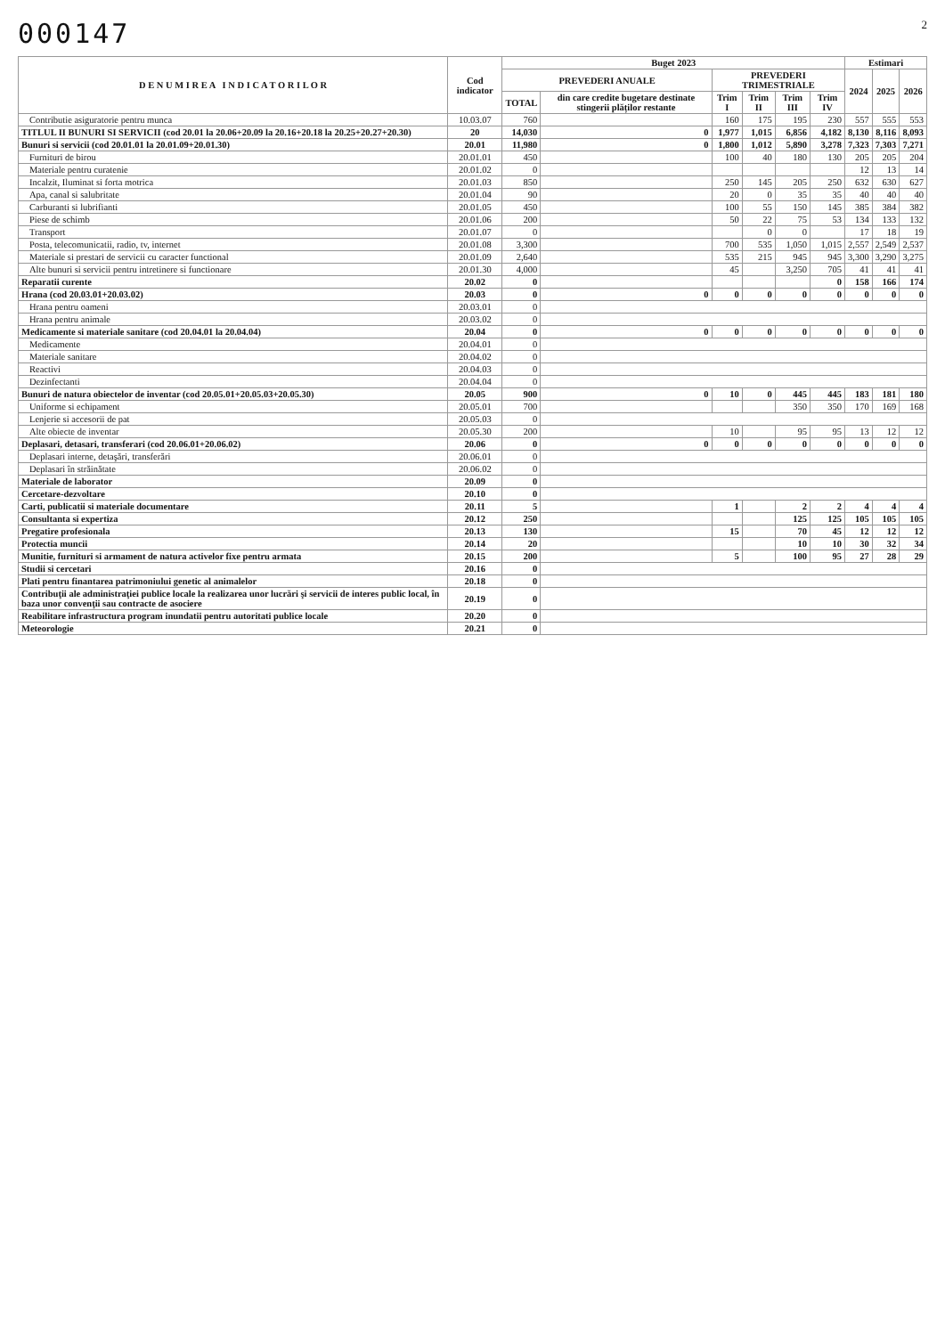000147 2
| D E N U M I R E A I N D I C A T O R I L O R | Cod indicator | Buget 2023 | | | | | | Estimari | | |
| --- | --- | --- | --- | --- | --- | --- | --- | --- | --- | --- |
| | | PREVEDERI ANUALE | | PREVEDERI TRIMESTRIALE | | | | 2024 | 2025 | 2026 |
| | | TOTAL | din care credite bugetare destinate stingerii plăților restante | Trim I | Trim II | Trim III | Trim IV | | | |
| Contributie asiguratorie pentru munca | 10.03.07 | 760 | | 160 | 175 | 195 | 230 | 557 | 555 | 553 |
| TITLUL II BUNURI SI SERVICII (cod 20.01 la 20.06+20.09 la 20.16+20.18 la 20.25+20.27+20.30) | 20 | 14,030 | 0 | 1,977 | 1,015 | 6,856 | 4,182 | 8,130 | 8,116 | 8,093 |
| Bunuri si servicii (cod 20.01.01 la 20.01.09+20.01.30) | 20.01 | 11,980 | 0 | 1,800 | 1,012 | 5,890 | 3,278 | 7,323 | 7,303 | 7,271 |
| Furnituri de birou | 20.01.01 | 450 | | 100 | 40 | 180 | 130 | 205 | 205 | 204 |
| Materiale pentru curatenie | 20.01.02 | 0 | | | | | | 12 | 13 | 14 |
| Incalzit, Iluminat si forta motrica | 20.01.03 | 850 | | 250 | 145 | 205 | 250 | 632 | 630 | 627 |
| Apa, canal si salubritate | 20.01.04 | 90 | | 20 | 0 | 35 | 35 | 40 | 40 | 40 |
| Carburanti si lubrifianti | 20.01.05 | 450 | | 100 | 55 | 150 | 145 | 385 | 384 | 382 |
| Piese de schimb | 20.01.06 | 200 | | 50 | 22 | 75 | 53 | 134 | 133 | 132 |
| Transport | 20.01.07 | 0 | | | 0 | 0 | | 17 | 18 | 19 |
| Posta, telecomunicatii, radio, tv, internet | 20.01.08 | 3,300 | | 700 | 535 | 1,050 | 1,015 | 2,557 | 2,549 | 2,537 |
| Materiale si prestari de servicii cu caracter functional | 20.01.09 | 2,640 | | 535 | 215 | 945 | 945 | 3,300 | 3,290 | 3,275 |
| Alte bunuri si servicii pentru intretinere si functionare | 20.01.30 | 4,000 | | 45 | | 3,250 | 705 | 41 | 41 | 41 |
| Reparatii curente | 20.02 | 0 | | | | | 0 | 158 | 166 | 174 |
| Hrana (cod 20.03.01+20.03.02) | 20.03 | 0 | 0 | 0 | 0 | 0 | 0 | 0 | 0 | 0 |
| Hrana pentru oameni | 20.03.01 | 0 | | | | | | | | |
| Hrana pentru animale | 20.03.02 | 0 | | | | | | | | |
| Medicamente si materiale sanitare (cod 20.04.01 la 20.04.04) | 20.04 | 0 | 0 | 0 | 0 | 0 | 0 | 0 | 0 | 0 |
| Medicamente | 20.04.01 | 0 | | | | | | | | |
| Materiale sanitare | 20.04.02 | 0 | | | | | | | | |
| Reactivi | 20.04.03 | 0 | | | | | | | | |
| Dezinfectanti | 20.04.04 | 0 | | | | | | | | |
| Bunuri de natura obiectelor de inventar (cod 20.05.01+20.05.03+20.05.30) | 20.05 | 900 | 0 | 10 | 0 | 445 | 445 | 183 | 181 | 180 |
| Uniforme si echipament | 20.05.01 | 700 | | | | 350 | 350 | 170 | 169 | 168 |
| Lenjerie si accesorii de pat | 20.05.03 | 0 | | | | | | | | |
| Alte obiecte de inventar | 20.05.30 | 200 | | 10 | | 95 | 95 | 13 | 12 | 12 |
| Deplasari, detasari, transferari (cod 20.06.01+20.06.02) | 20.06 | 0 | 0 | 0 | 0 | 0 | 0 | 0 | 0 | 0 |
| Deplasari interne, detaşări, transferări | 20.06.01 | 0 | | | | | | | | |
| Deplasari în străinătate | 20.06.02 | 0 | | | | | | | | |
| Materiale de laborator | 20.09 | 0 | | | | | | | | |
| Cercetare-dezvoltare | 20.10 | 0 | | | | | | | | |
| Carti, publicatii si materiale documentare | 20.11 | 5 | | 1 | | 2 | 2 | 4 | 4 | 4 |
| Consultanta si expertiza | 20.12 | 250 | | | | 125 | 125 | 105 | 105 | 105 |
| Pregatire profesionala | 20.13 | 130 | | 15 | | 70 | 45 | 12 | 12 | 12 |
| Protectia muncii | 20.14 | 20 | | | | 10 | 10 | 30 | 32 | 34 |
| Munitie, furnituri si armament de natura activelor fixe pentru armata | 20.15 | 200 | | 5 | | 100 | 95 | 27 | 28 | 29 |
| Studii si cercetari | 20.16 | 0 | | | | | | | | |
| Plati pentru finantarea patrimoniului genetic al animalelor | 20.18 | 0 | | | | | | | | |
| Contribuţii ale administraţiei publice locale la realizarea unor lucrări şi servicii de interes public local, în baza unor convenţii sau contracte de asociere | 20.19 | 0 | | | | | | | | |
| Reabilitare infrastructura program inundatii pentru autoritati publice locale | 20.20 | 0 | | | | | | | | |
| Meteorologie | 20.21 | 0 | | | | | | | | |